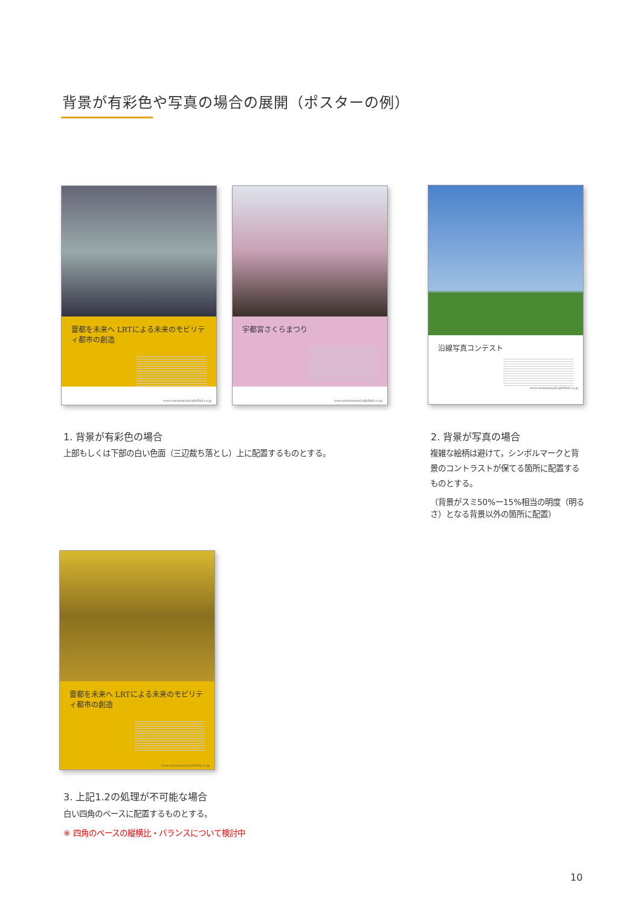背景が有彩色や写真の場合の展開（ポスターの例）
雷都を未来へ LRTによる未来のモビリティ都市の創造
www.utsunomiyaLightRail.co.jp
宇都宮さくらまつり
www.utsunomiyaLightRail.co.jp
沿線写真コンテスト
www.utsunomiyaLightRail.co.jp
1. 背景が有彩色の場合
上部もしくは下部の白い色面（三辺裁ち落とし）上に配置するものとする。
2. 背景が写真の場合
複雑な絵柄は避けて，シンボルマークと背景のコントラストが保てる箇所に配置するものとする。
（背景がスミ50%ー15%相当の明度（明るさ）となる背景以外の箇所に配置）
雷都を未来へ LRTによる未来のモビリティ都市の創造
www.utsunomiyaLightRail.co.jp
3. 上記1.2の処理が不可能な場合
白い四角のベースに配置するものとする。
※ 四角のベースの縦横比・バランスについて検討中
10